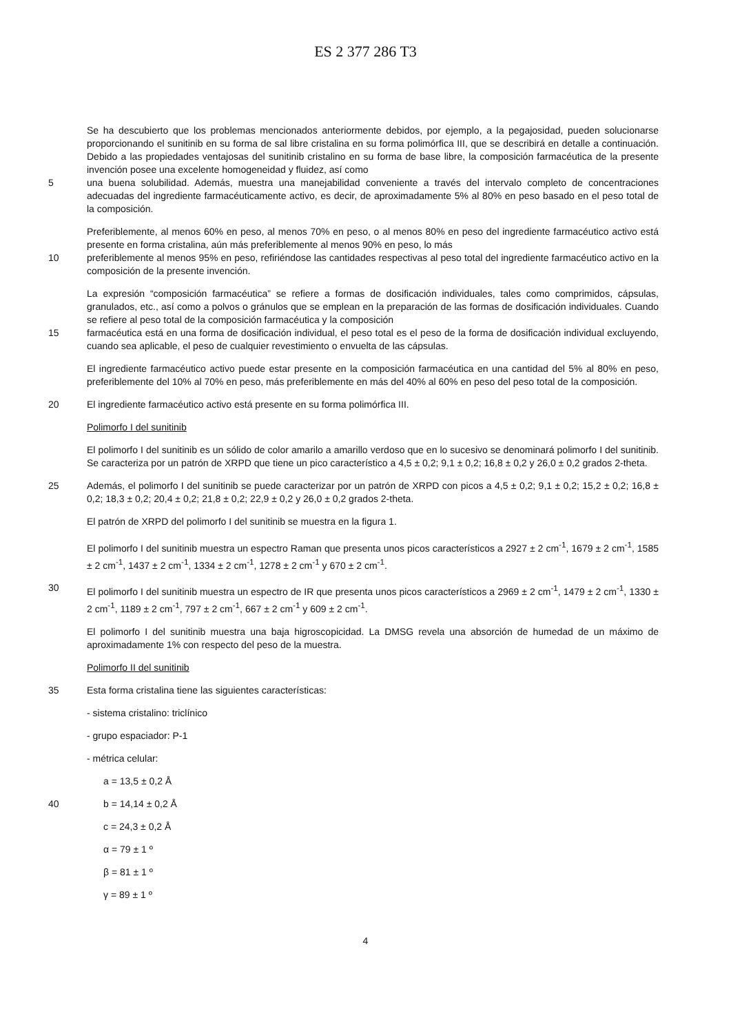ES 2 377 286 T3
Se ha descubierto que los problemas mencionados anteriormente debidos, por ejemplo, a la pegajosidad, pueden solucionarse proporcionando el sunitinib en su forma de sal libre cristalina en su forma polimórfica III, que se describirá en detalle a continuación. Debido a las propiedades ventajosas del sunitinib cristalino en su forma de base libre, la composición farmacéutica de la presente invención posee una excelente homogeneidad y fluidez, así como
5 una buena solubilidad. Además, muestra una manejabilidad conveniente a través del intervalo completo de concentraciones adecuadas del ingrediente farmacéuticamente activo, es decir, de aproximadamente 5% al 80% en peso basado en el peso total de la composición.
Preferiblemente, al menos 60% en peso, al menos 70% en peso, o al menos 80% en peso del ingrediente farmacéutico activo está presente en forma cristalina, aún más preferiblemente al menos 90% en peso, lo más
10 preferiblemente al menos 95% en peso, refiriéndose las cantidades respectivas al peso total del ingrediente farmacéutico activo en la composición de la presente invención.
La expresión “composición farmacéutica” se refiere a formas de dosificación individuales, tales como comprimidos, cápsulas, granulados, etc., así como a polvos o gránulos que se emplean en la preparación de las formas de dosificación individuales. Cuando se refiere al peso total de la composición farmacéutica y la composición
15 farmacéutica está en una forma de dosificación individual, el peso total es el peso de la forma de dosificación individual excluyendo, cuando sea aplicable, el peso de cualquier revestimiento o envuelta de las cápsulas.
El ingrediente farmacéutico activo puede estar presente en la composición farmacéutica en una cantidad del 5% al 80% en peso, preferiblemente del 10% al 70% en peso, más preferiblemente en más del 40% al 60% en peso del peso total de la composición.
20 El ingrediente farmacéutico activo está presente en su forma polimórfica III.
Polimorfo I del sunitinib
El polimorfo I del sunitinib es un sólido de color amarilo a amarillo verdoso que en lo sucesivo se denominará polimorfo I del sunitinib. Se caracteriza por un patrón de XRPD que tiene un pico característico a 4,5 ± 0,2; 9,1 ± 0,2; 16,8 ± 0,2 y 26,0 ± 0,2 grados 2-theta.
25 Además, el polimorfo I del sunitinib se puede caracterizar por un patrón de XRPD con picos a 4,5 ± 0,2; 9,1 ± 0,2; 15,2 ± 0,2; 16,8 ± 0,2; 18,3 ± 0,2; 20,4 ± 0,2; 21,8 ± 0,2; 22,9 ± 0,2 y 26,0 ± 0,2 grados 2-theta.
El patrón de XRPD del polimorfo I del sunitinib se muestra en la figura 1.
El polimorfo I del sunitinib muestra un espectro Raman que presenta unos picos característicos a 2927 ± 2 cm<sup>-1</sup>, 1679 ± 2 cm<sup>-1</sup>, 1585 ± 2 cm<sup>-1</sup>, 1437 ± 2 cm<sup>-1</sup>, 1334 ± 2 cm<sup>-1</sup>, 1278 ± 2 cm<sup>-1</sup> y 670 ± 2 cm<sup>-1</sup>.
30 El polimorfo I del sunitinib muestra un espectro de IR que presenta unos picos característicos a 2969 ± 2 cm<sup>-1</sup>, 1479 ± 2 cm<sup>-1</sup>, 1330 ± 2 cm<sup>-1</sup>, 1189 ± 2 cm<sup>-1</sup>, 797 ± 2 cm<sup>-1</sup>, 667 ± 2 cm<sup>-1</sup> y 609 ± 2 cm<sup>-1</sup>.
El polimorfo I del sunitinib muestra una baja higroscopicidad. La DMSG revela una absorción de humedad de un máximo de aproximadamente 1% con respecto del peso de la muestra.
Polimorfo II del sunitinib
35 Esta forma cristalina tiene las siguientes características:
- sistema cristalino: triclínico
- grupo espaciador: P-1
- métrica celular:
a = 13,5 ± 0,2 Å
40 b = 14,14 ± 0,2 Å
c = 24,3 ± 0,2 Å
α = 79 ± 1 º
β = 81 ± 1 º
γ = 89 ± 1 º
4